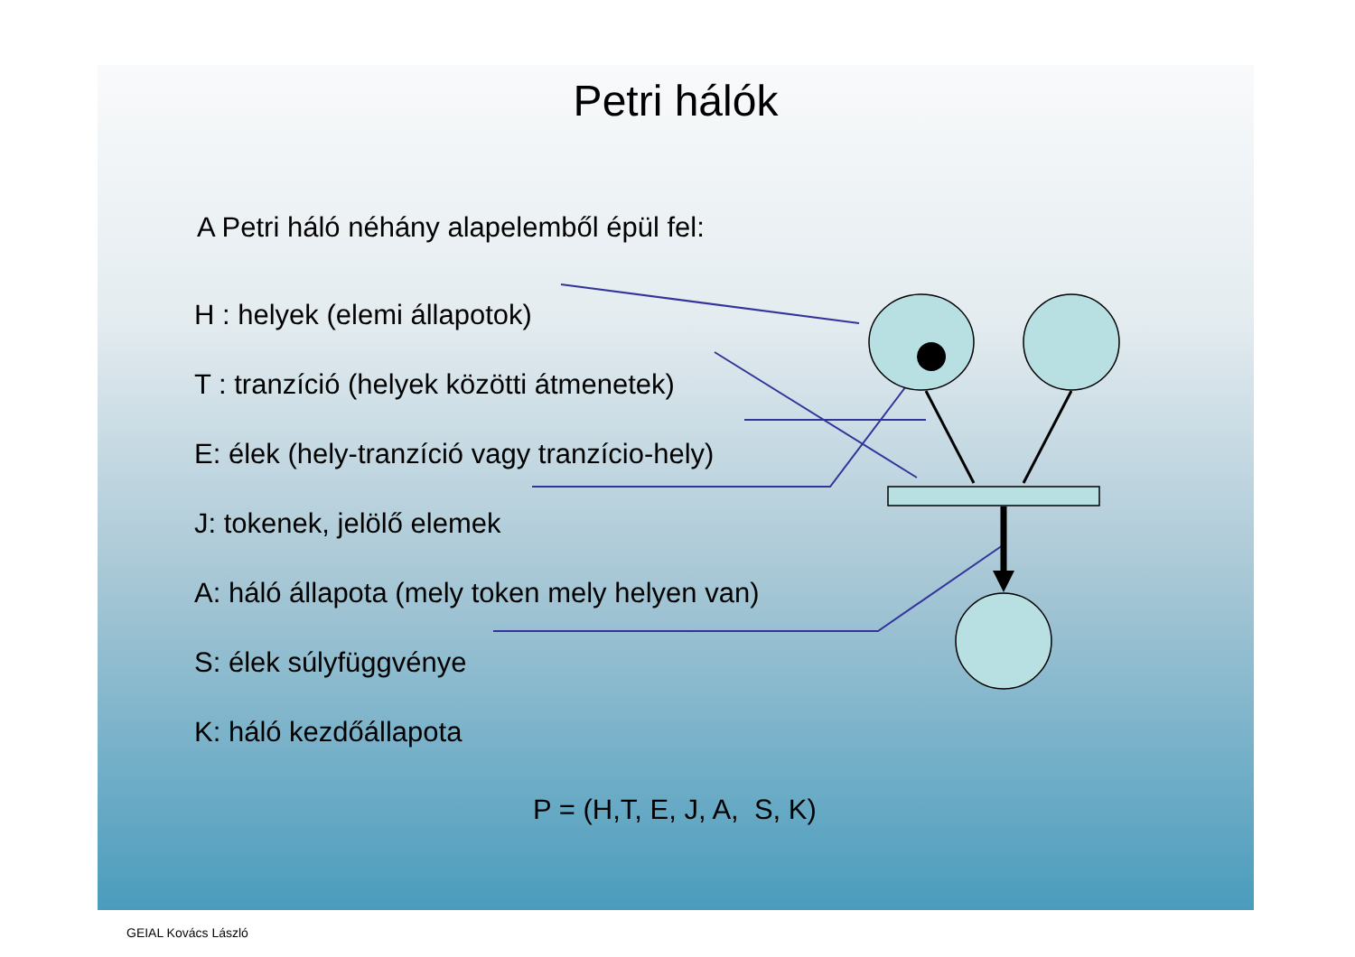Petri hálók
A Petri háló néhány alapelemből épül fel:
H : helyek (elemi állapotok)
T : tranzíció (helyek közötti átmenetek)
E: élek (hely-tranzíció vagy tranzício-hely)
J: tokenek, jelölő elemek
A: háló állapota (mely token mely helyen van)
S: élek súlyfüggvénye
K: háló kezdőállapota
P = (H,T, E, J, A, S, K)
GEIAL Kovács László